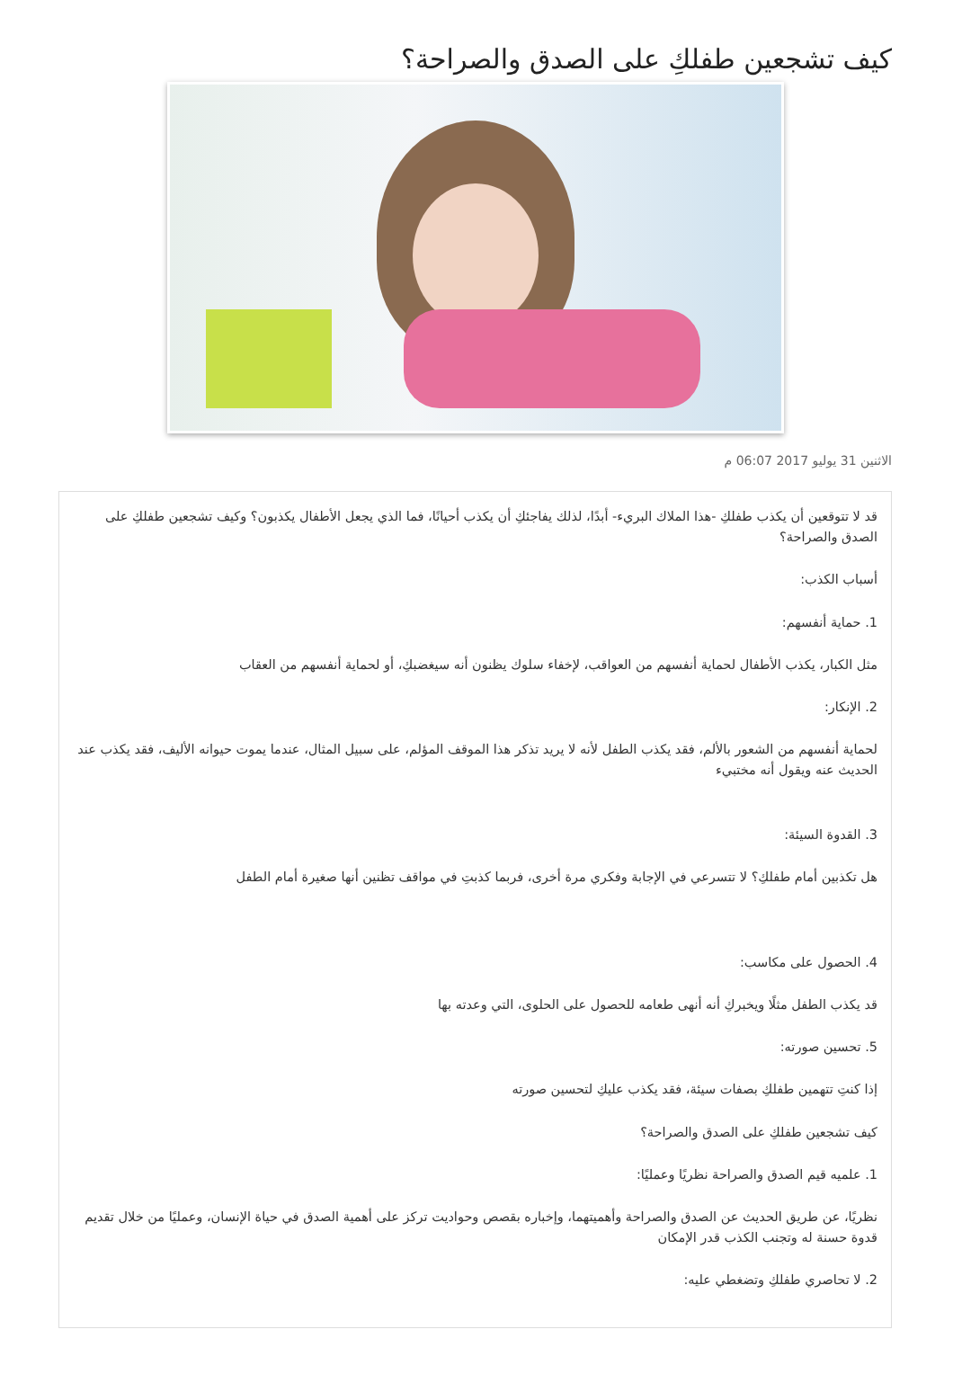كيف تشجعين طفلكِ على الصدق والصراحة؟
الاثنين 31 يوليو 2017 06:07 م
قد لا تتوقعين أن يكذب طفلكِ -هذا الملاك البريء- أبدًا، لذلك يفاجئكِ أن يكذب أحيانًا، فما الذي يجعل الأطفال يكذبون؟ وكيف تشجعين طفلكِ على الصدق والصراحة؟
أسباب الكذب:
1. حماية أنفسهم:
مثل الكبار، يكذب الأطفال لحماية أنفسهم من العواقب، لإخفاء سلوك يظنون أنه سيغضبكِ، أو لحماية أنفسهم من العقاب
2. الإنكار:
لحماية أنفسهم من الشعور بالألم، فقد يكذب الطفل لأنه لا يريد تذكر هذا الموقف المؤلم، على سبيل المثال، عندما يموت حيوانه الأليف، فقد يكذب عند الحديث عنه ويقول أنه مختبيء
3. القدوة السيئة:
هل تكذبين أمام طفلكِ؟ لا تتسرعي في الإجابة وفكري مرة أخرى، فربما كذبتِ في مواقف تظنين أنها صغيرة أمام الطفل
4. الحصول على مكاسب:
قد يكذب الطفل مثلًا ويخبركِ أنه أنهى طعامه للحصول على الحلوى، التي وعدته بها
5. تحسين صورته:
إذا كنتِ تتهمين طفلكِ بصفات سيئة، فقد يكذب عليكِ لتحسين صورته
كيف تشجعين طفلكِ على الصدق والصراحة؟
1. علميه قيم الصدق والصراحة نظريًا وعمليًا:
نظريًا، عن طريق الحديث عن الصدق والصراحة وأهميتهما، وإخباره بقصص وحواديت تركز على أهمية الصدق في حياة الإنسان، وعمليًا من خلال تقديم قدوة حسنة له وتجنب الكذب قدر الإمكان
2. لا تحاصري طفلكِ وتضغطي عليه: